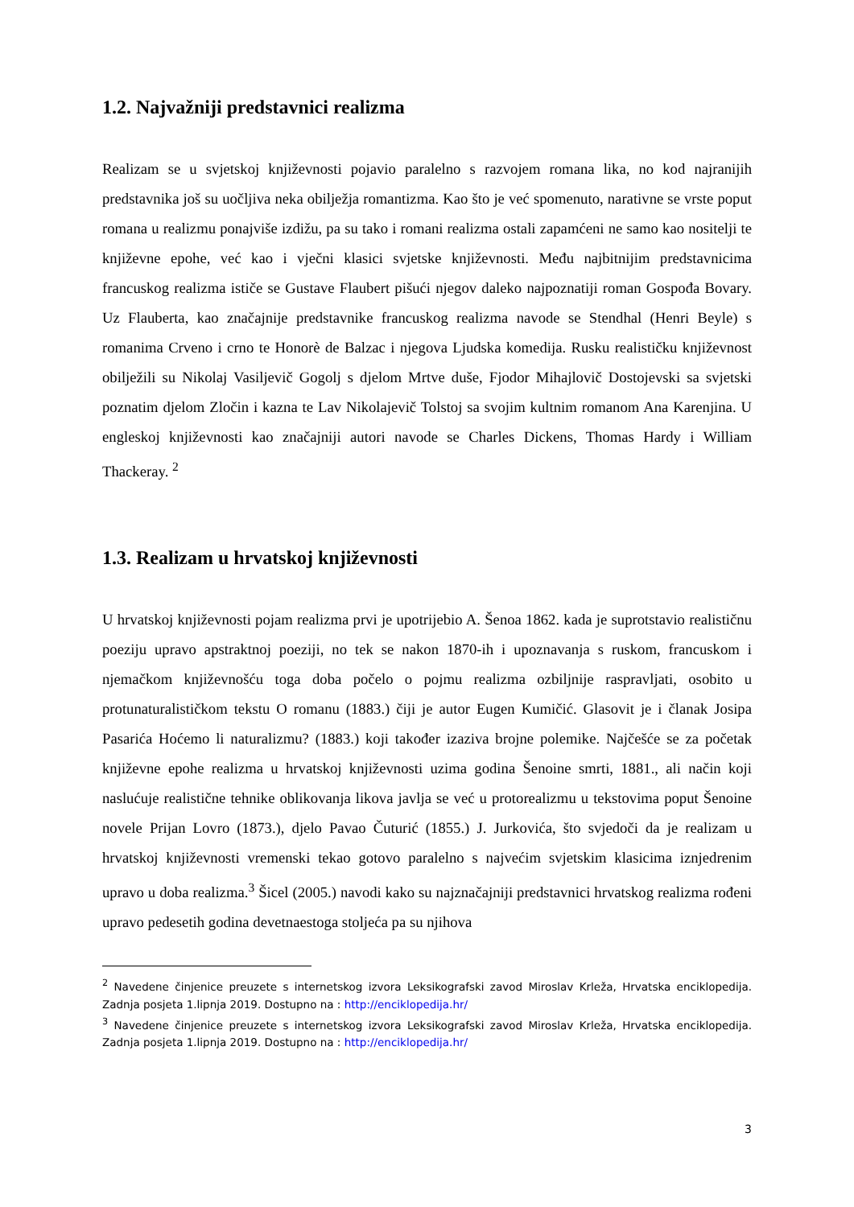1.2. Najvažniji predstavnici realizma
Realizam se u svjetskoj književnosti pojavio paralelno s razvojem romana lika, no kod najranijih predstavnika još su uočljiva neka obilježja romantizma. Kao što je već spomenuto, narativne se vrste poput romana u realizmu ponajviše izdižu, pa su tako i romani realizma ostali zapamćeni ne samo kao nositelji te književne epohe, već kao i vječni klasici svjetske književnosti. Među najbitnijim predstavnicima francuskog realizma ističe se Gustave Flaubert pišući njegov daleko najpoznatiji roman Gospođa Bovary. Uz Flauberta, kao značajnije predstavnike francuskog realizma navode se Stendhal (Henri Beyle) s romanima Crveno i crno te Honorè de Balzac i njegova Ljudska komedija. Rusku realističku književnost obilježili su Nikolaj Vasiljevič Gogolj s djelom Mrtve duše, Fjodor Mihajlovič Dostojevski sa svjetski poznatim djelom Zločin i kazna te Lav Nikolajevič Tolstoj sa svojim kultnim romanom Ana Karenjina. U engleskoj književnosti kao značajniji autori navode se Charles Dickens, Thomas Hardy i William Thackeray. <sup>2</sup>
1.3. Realizam u hrvatskoj književnosti
U hrvatskoj književnosti pojam realizma prvi je upotrijebio A. Šenoa 1862. kada je suprotstavio realističnu poeziju upravo apstraktnoj poeziji, no tek se nakon 1870-ih i upoznavanja s ruskom, francuskom i njemačkom književnošću toga doba počelo o pojmu realizma ozbiljnije raspravljati, osobito u protunaturalističkom tekstu O romanu (1883.) čiji je autor Eugen Kumičić. Glasovit je i članak Josipa Pasarića Hoćemo li naturalizmu? (1883.) koji također izaziva brojne polemike. Najčešće se za početak književne epohe realizma u hrvatskoj književnosti uzima godina Šenoine smrti, 1881., ali način koji naslućuje realistične tehnike oblikovanja likova javlja se već u protorealizmu u tekstovima poput Šenoine novele Prijan Lovro (1873.), djelo Pavao Čuturić (1855.) J. Jurkovića, što svjedoči da je realizam u hrvatskoj književnosti vremenski tekao gotovo paralelno s najvećim svjetskim klasicima iznjedrenim upravo u doba realizma.<sup>3</sup> Šicel (2005.) navodi kako su najznačajniji predstavnici hrvatskog realizma rođeni upravo pedesetih godina devetnaestoga stoljeća pa su njihova
<sup>2</sup> Navedene činjenice preuzete s internetskog izvora Leksikografski zavod Miroslav Krleža, Hrvatska enciklopedija. Zadnja posjeta 1.lipnja 2019. Dostupno na : http://enciklopedija.hr/
<sup>3</sup> Navedene činjenice preuzete s internetskog izvora Leksikografski zavod Miroslav Krleža, Hrvatska enciklopedija. Zadnja posjeta 1.lipnja 2019. Dostupno na : http://enciklopedija.hr/
3